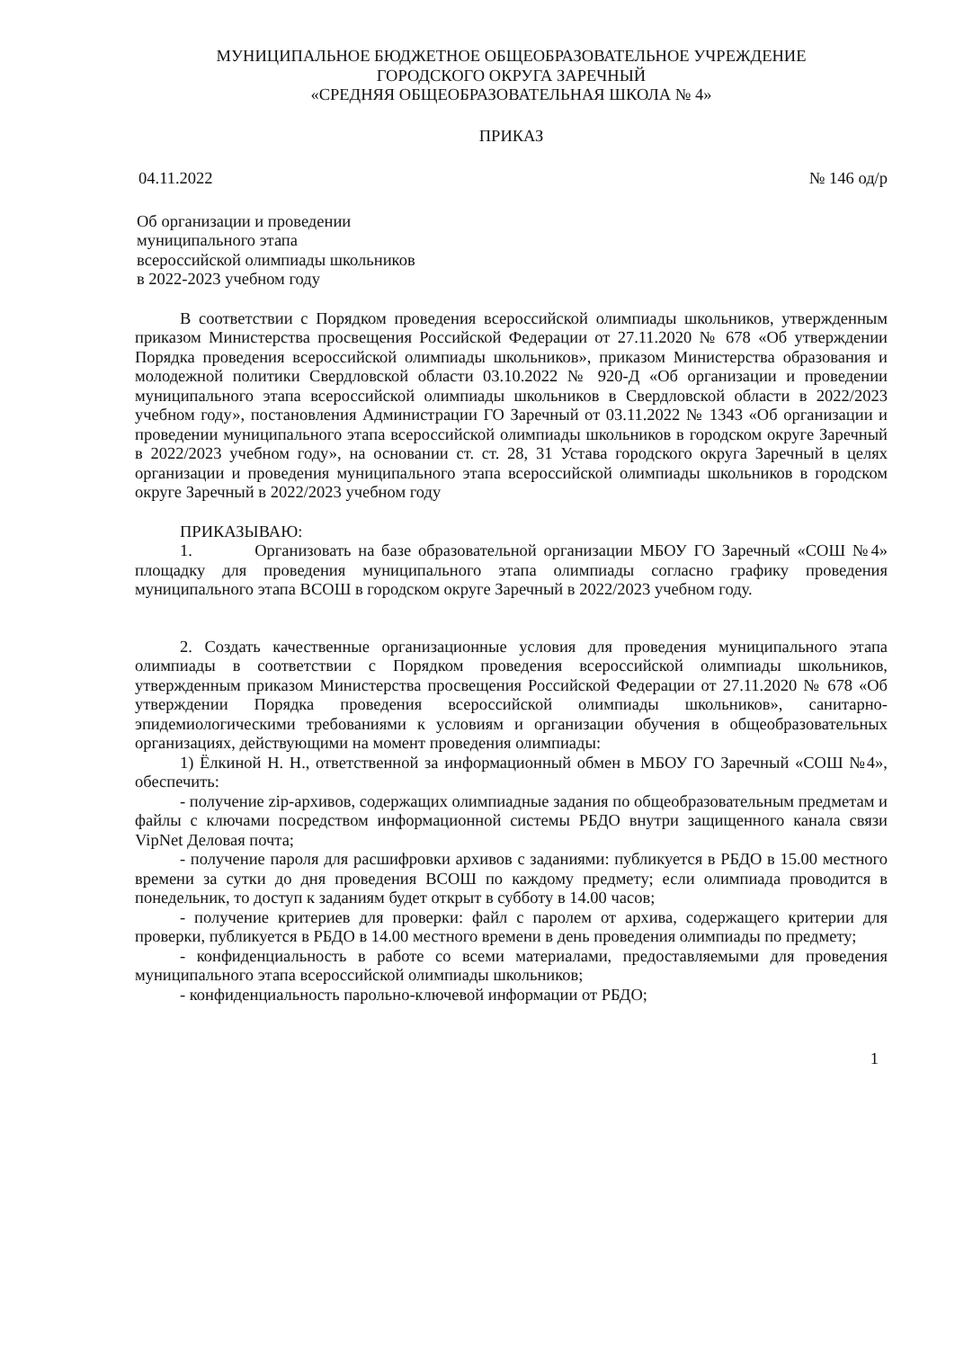МУНИЦИПАЛЬНОЕ БЮДЖЕТНОЕ ОБЩЕОБРАЗОВАТЕЛЬНОЕ УЧРЕЖДЕНИЕ
ГОРОДСКОГО ОКРУГА ЗАРЕЧНЫЙ
«СРЕДНЯЯ ОБЩЕОБРАЗОВАТЕЛЬНАЯ ШКОЛА № 4»
ПРИКАЗ
04.11.2022 № 146 од/р
Об организации и проведении
муниципального этапа
всероссийской олимпиады школьников
в 2022-2023 учебном году
В соответствии с Порядком проведения всероссийской олимпиады школьников, утвержденным приказом Министерства просвещения Российской Федерации от 27.11.2020 № 678 «Об утверждении Порядка проведения всероссийской олимпиады школьников», приказом Министерства образования и молодежной политики Свердловской области 03.10.2022 № 920-Д «Об организации и проведении муниципального этапа всероссийской олимпиады школьников в Свердловской области в 2022/2023 учебном году», постановления Администрации ГО Заречный от 03.11.2022 № 1343 «Об организации и проведении муниципального этапа всероссийской олимпиады школьников в городском округе Заречный в 2022/2023 учебном году», на основании ст. ст. 28, 31 Устава городского округа Заречный в целях организации и проведения муниципального этапа всероссийской олимпиады школьников в городском округе Заречный в 2022/2023 учебном году
ПРИКАЗЫВАЮ:
1. Организовать на базе образовательной организации МБОУ ГО Заречный «СОШ №4» площадку для проведения муниципального этапа олимпиады согласно графику проведения муниципального этапа ВСОШ в городском округе Заречный в 2022/2023 учебном году.
2. Создать качественные организационные условия для проведения муниципального этапа олимпиады в соответствии с Порядком проведения всероссийской олимпиады школьников, утвержденным приказом Министерства просвещения Российской Федерации от 27.11.2020 № 678 «Об утверждении Порядка проведения всероссийской олимпиады школьников», санитарно-эпидемиологическими требованиями к условиям и организации обучения в общеобразовательных организациях, действующими на момент проведения олимпиады:
1) Ёлкиной Н. Н., ответственной за информационный обмен в МБОУ ГО Заречный «СОШ №4», обеспечить:
- получение zip-архивов, содержащих олимпиадные задания по общеобразовательным предметам и файлы с ключами посредством информационной системы РБДО внутри защищенного канала связи VipNet Деловая почта;
- получение пароля для расшифровки архивов с заданиями: публикуется в РБДО в 15.00 местного времени за сутки до дня проведения ВСОШ по каждому предмету; если олимпиада проводится в понедельник, то доступ к заданиям будет открыт в субботу в 14.00 часов;
- получение критериев для проверки: файл с паролем от архива, содержащего критерии для проверки, публикуется в РБДО в 14.00 местного времени в день проведения олимпиады по предмету;
- конфиденциальность в работе со всеми материалами, предоставляемыми для проведения муниципального этапа всероссийской олимпиады школьников;
- конфиденциальность парольно-ключевой информации от РБДО;
1